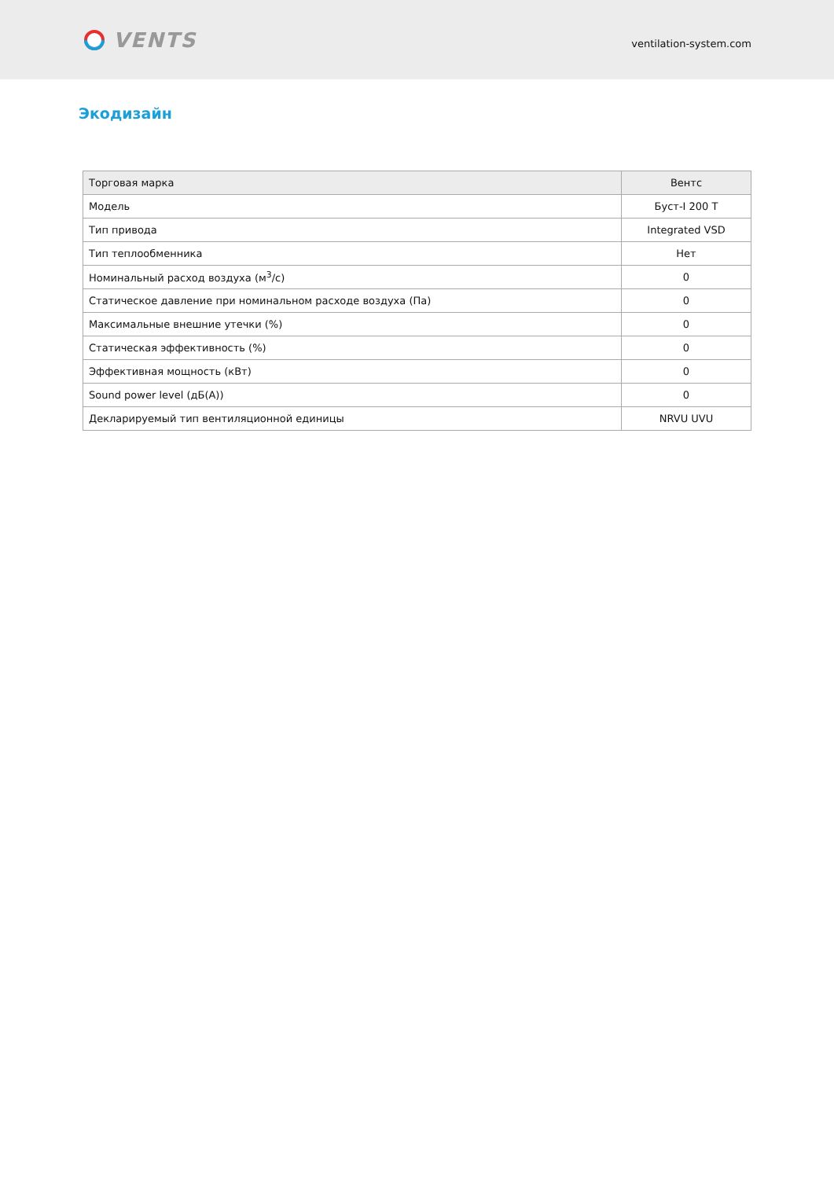VENTS
ventilation-system.com
Экодизайн
| Торговая марка | Вентс |
| Модель | Буст-I 200 T |
| Тип привода | Integrated VSD |
| Тип теплообменника | Нет |
| Номинальный расход воздуха (м<sup>3</sup>/с) | 0 |
| Статическое давление при номинальном расходе воздуха (Па) | 0 |
| Максимальные внешние утечки (%) | 0 |
| Статическая эффективность (%) | 0 |
| Эффективная мощность (кВт) | 0 |
| Sound power level (дБ(A)) | 0 |
| Декларируемый тип вентиляционной единицы | NRVU UVU |